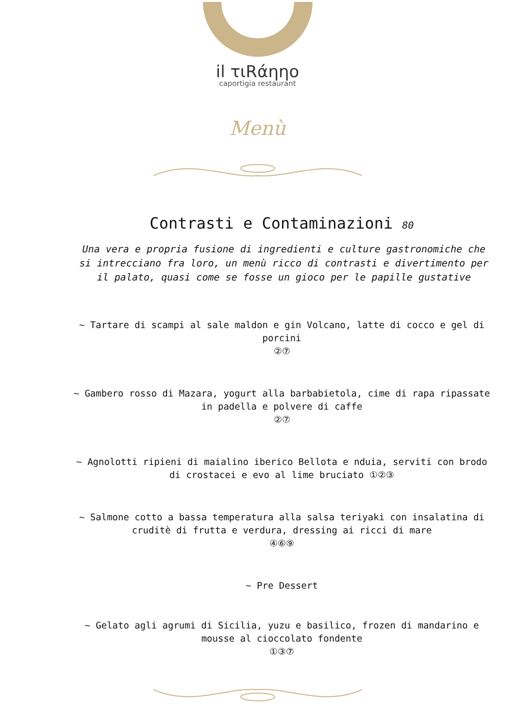il τιRάηηo
caportigia restaurant
Menù
Contrasti e Contaminazioni 80
Una vera e propria fusione di ingredienti e culture gastronomiche che si intrecciano fra loro, un menù ricco di contrasti e divertimento per il palato, quasi come se fosse un gioco per le papille gustative
~ Tartare di scampi al sale maldon e gin Volcano, latte di cocco e gel di porcini
②⑦
~ Gambero rosso di Mazara, yogurt alla barbabietola, cime di rapa ripassate in padella e polvere di caffe
②⑦
~ Agnolotti ripieni di maialino iberico Bellota e nduia, serviti con brodo di crostacei e evo al lime bruciato ①②③
~ Salmone cotto a bassa temperatura alla salsa teriyaki con insalatina di cruditè di frutta e verdura, dressing ai ricci di mare
④⑥⑨
~ Pre Dessert
~ Gelato agli agrumi di Sicilia, yuzu e basilico, frozen di mandarino e mousse al cioccolato fondente
①③⑦